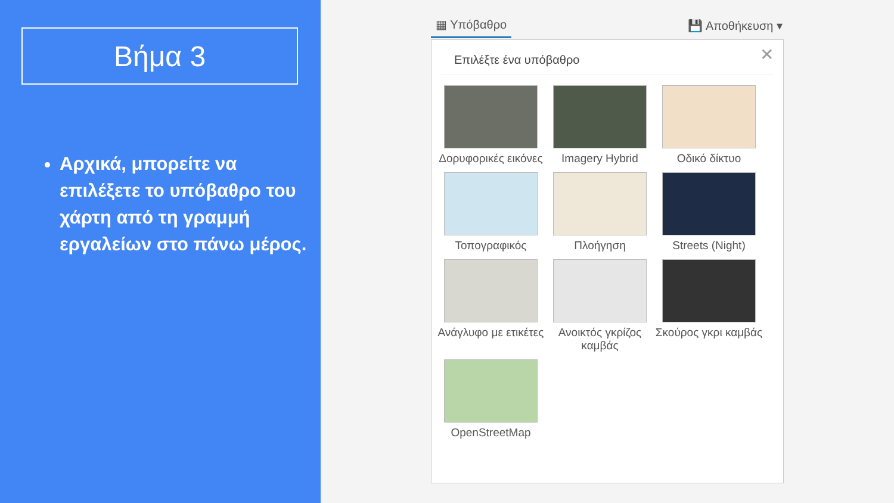Βήμα 3
Αρχικά, μπορείτε να επιλέξετε το υπόβαθρο του χάρτη από τη γραμμή εργαλείων στο πάνω μέρος.
▦ Υπόβαθρο 💾 Αποθήκευση ▾
✕
Επιλέξτε ένα υπόβαθρο
Δορυφορικές εικόνες
Imagery Hybrid
Οδικό δίκτυο
Τοπογραφικός
Πλοήγηση
Streets (Night)
Ανάγλυφο με ετικέτες
Ανοικτός γκρίζος καμβάς
Σκούρος γκρι καμβάς
OpenStreetMap